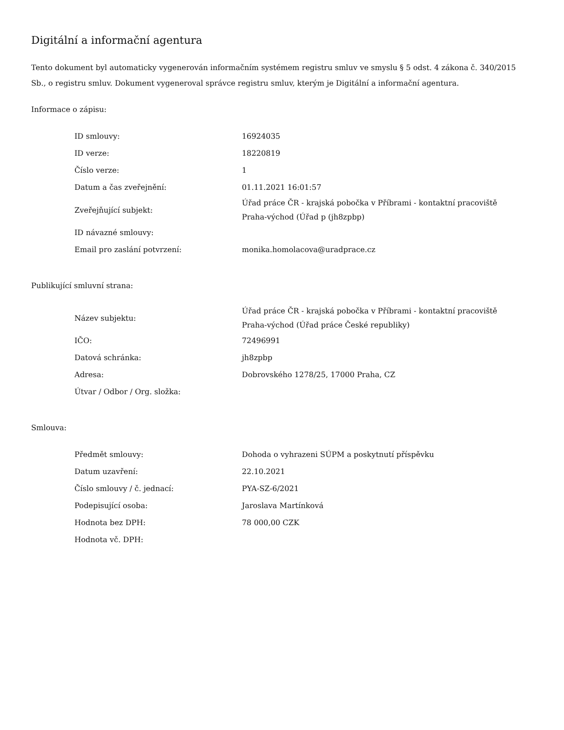Digitální a informační agentura
Tento dokument byl automaticky vygenerován informačním systémem registru smluv ve smyslu § 5 odst. 4 zákona č. 340/2015 Sb., o registru smluv. Dokument vygeneroval správce registru smluv, kterým je Digitální a informační agentura.
Informace o zápisu:
| ID smlouvy: | 16924035 |
| ID verze: | 18220819 |
| Číslo verze: | 1 |
| Datum a čas zveřejnění: | 01.11.2021 16:01:57 |
| Zveřejňující subjekt: | Úřad práce ČR - krajská pobočka v Příbrami - kontaktní pracoviště Praha-východ (Úřad p (jh8zpbp) |
| ID návazné smlouvy: | |
| Email pro zaslání potvrzení: | monika.homolacova@uradprace.cz |
Publikující smluvní strana:
| Název subjektu: | Úřad práce ČR - krajská pobočka v Příbrami - kontaktní pracoviště Praha-východ (Úřad práce České republiky) |
| IČO: | 72496991 |
| Datová schránka: | jh8zpbp |
| Adresa: | Dobrovského 1278/25, 17000 Praha, CZ |
| Útvar / Odbor / Org. složka: | |
Smlouva:
| Předmět smlouvy: | Dohoda o vyhrazeni SÚPM a poskytnutí příspěvku |
| Datum uzavření: | 22.10.2021 |
| Číslo smlouvy / č. jednací: | PYA-SZ-6/2021 |
| Podepisující osoba: | Jaroslava Martínková |
| Hodnota bez DPH: | 78 000,00 CZK |
| Hodnota vč. DPH: | |